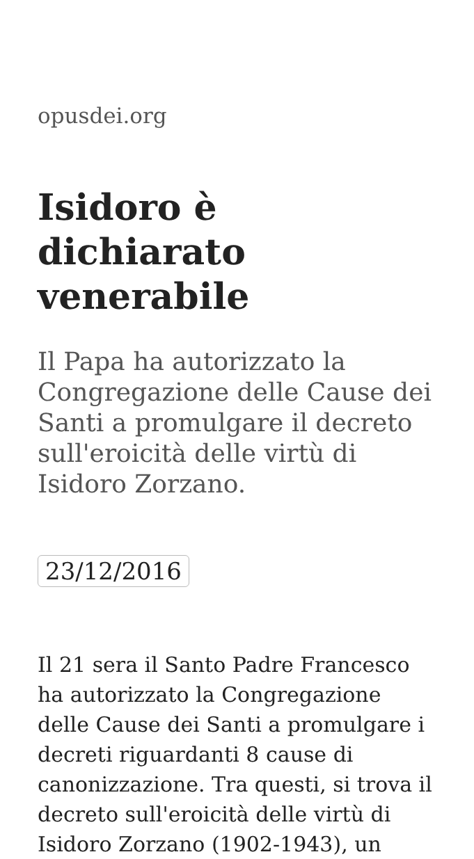opusdei.org
Isidoro è dichiarato venerabile
Il Papa ha autorizzato la Congregazione delle Cause dei Santi a promulgare il decreto sull'eroicità delle virtù di Isidoro Zorzano.
23/12/2016
Il 21 sera il Santo Padre Francesco ha autorizzato la Congregazione delle Cause dei Santi a promulgare i decreti riguardanti 8 cause di canonizzazione. Tra questi, si trova il decreto sull'eroicità delle virtù di Isidoro Zorzano (1902-1943), un